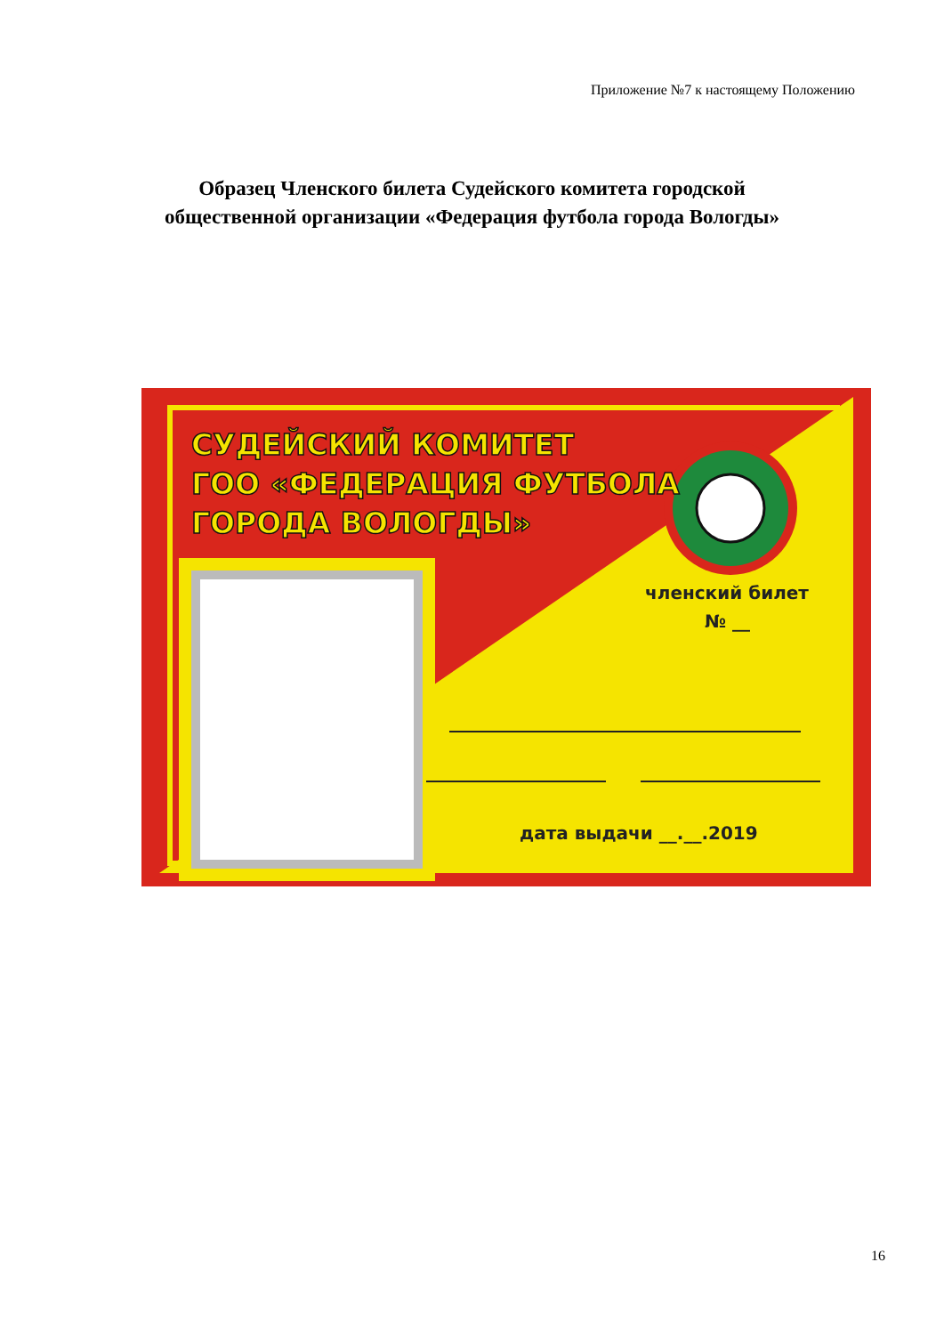Приложение №7 к настоящему Положению
Образец Членского билета Судейского комитета городской
общественной организации «Федерация футбола города Вологды»
СУДЕЙСКИЙ КОМИТЕТ
ГОО «ФЕДЕРАЦИЯ ФУТБОЛА
ГОРОДА ВОЛОГДЫ»
членский билет
№ __
дата выдачи __.__.2019
16